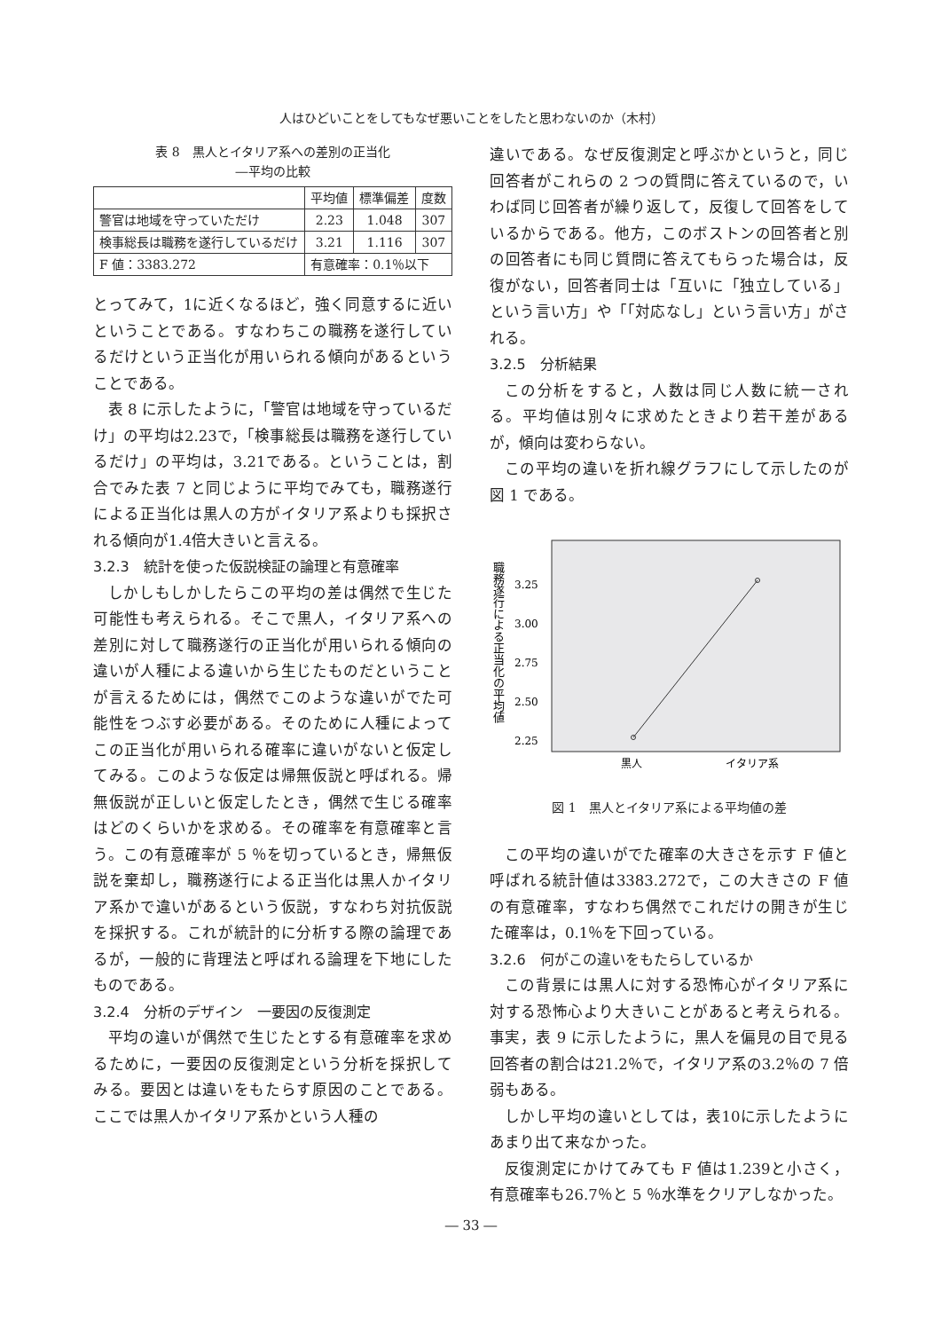人はひどいことをしてもなぜ悪いことをしたと思わないのか（木村）
表 8　黒人とイタリア系への差別の正当化
―平均の比較
| | 平均値 | 標準偏差 | 度数 |
| --- | --- | --- | --- |
| 警官は地域を守っていただけ | 2.23 | 1.048 | 307 |
| 検事総長は職務を遂行しているだけ | 3.21 | 1.116 | 307 |
| F 値：3383.272 | 有意確率：0.1％以下 | | |
とってみて，1に近くなるほど，強く同意するに近いということである。すなわちこの職務を遂行しているだけという正当化が用いられる傾向があるということである。
表 8 に示したように，「警官は地域を守っているだけ」の平均は2.23で，「検事総長は職務を遂行しているだけ」の平均は，3.21である。ということは，割合でみた表 7 と同じように平均でみても，職務遂行による正当化は黒人の方がイタリア系よりも採択される傾向が1.4倍大きいと言える。
3.2.3　統計を使った仮説検証の論理と有意確率
しかしもしかしたらこの平均の差は偶然で生じた可能性も考えられる。そこで黒人，イタリア系への差別に対して職務遂行の正当化が用いられる傾向の違いが人種による違いから生じたものだということが言えるためには，偶然でこのような違いがでた可能性をつぶす必要がある。そのために人種によってこの正当化が用いられる確率に違いがないと仮定してみる。このような仮定は帰無仮説と呼ばれる。帰無仮説が正しいと仮定したとき，偶然で生じる確率はどのくらいかを求める。その確率を有意確率と言う。この有意確率が 5 ％を切っているとき，帰無仮説を棄却し，職務遂行による正当化は黒人かイタリア系かで違いがあるという仮説，すなわち対抗仮説を採択する。これが統計的に分析する際の論理であるが，一般的に背理法と呼ばれる論理を下地にしたものである。
3.2.4　分析のデザイン　一要因の反復測定
平均の違いが偶然で生じたとする有意確率を求めるために，一要因の反復測定という分析を採択してみる。要因とは違いをもたらす原因のことである。ここでは黒人かイタリア系かという人種の
違いである。なぜ反復測定と呼ぶかというと，同じ回答者がこれらの 2 つの質問に答えているので，いわば同じ回答者が繰り返して，反復して回答をしているからである。他方，このボストンの回答者と別の回答者にも同じ質問に答えてもらった場合は，反復がない，回答者同士は「互いに「独立している」という言い方」や「「対応なし」という言い方」がされる。
3.2.5　分析結果
この分析をすると，人数は同じ人数に統一される。平均値は別々に求めたときより若干差があるが，傾向は変わらない。
この平均の違いを折れ線グラフにして示したのが図 1 である。
職務遂行による正当化の平均値
3.25
3.00
2.75
2.50
2.25
黒人
イタリア系
図 1　黒人とイタリア系による平均値の差
この平均の違いがでた確率の大きさを示す F 値と呼ばれる統計値は3383.272で，この大きさの F 値の有意確率，すなわち偶然でこれだけの開きが生じた確率は，0.1％を下回っている。
3.2.6　何がこの違いをもたらしているか
この背景には黒人に対する恐怖心がイタリア系に対する恐怖心より大きいことがあると考えられる。事実，表 9 に示したように，黒人を偏見の目で見る回答者の割合は21.2％で，イタリア系の3.2％の 7 倍弱もある。
しかし平均の違いとしては，表10に示したようにあまり出て来なかった。
反復測定にかけてみても F 値は1.239と小さく，有意確率も26.7％と 5 ％水準をクリアしなかった。
― 33 ―